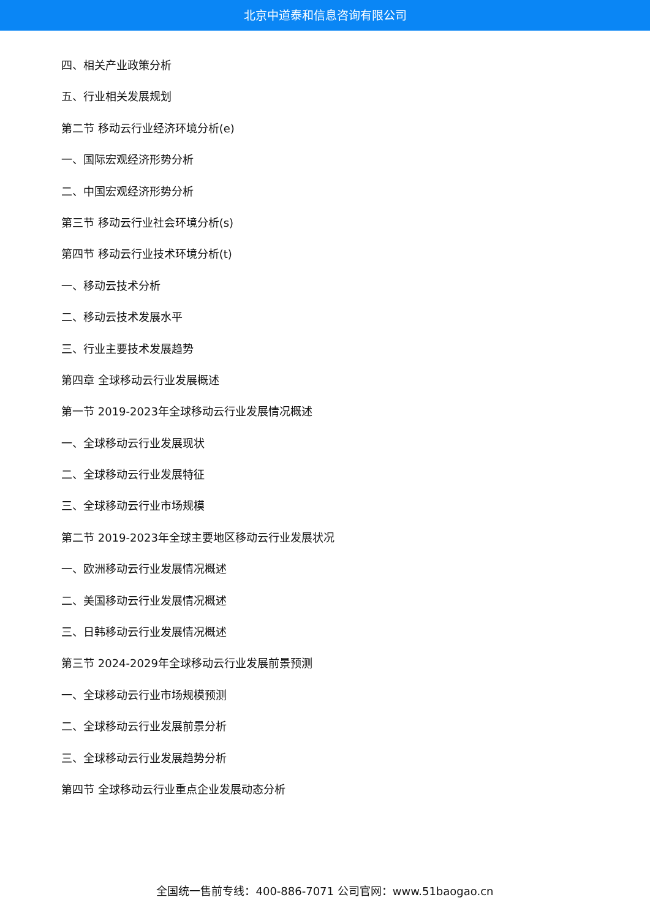北京中道泰和信息咨询有限公司
四、相关产业政策分析
五、行业相关发展规划
第二节 移动云行业经济环境分析(e)
一、国际宏观经济形势分析
二、中国宏观经济形势分析
第三节 移动云行业社会环境分析(s)
第四节 移动云行业技术环境分析(t)
一、移动云技术分析
二、移动云技术发展水平
三、行业主要技术发展趋势
第四章 全球移动云行业发展概述
第一节 2019-2023年全球移动云行业发展情况概述
一、全球移动云行业发展现状
二、全球移动云行业发展特征
三、全球移动云行业市场规模
第二节 2019-2023年全球主要地区移动云行业发展状况
一、欧洲移动云行业发展情况概述
二、美国移动云行业发展情况概述
三、日韩移动云行业发展情况概述
第三节 2024-2029年全球移动云行业发展前景预测
一、全球移动云行业市场规模预测
二、全球移动云行业发展前景分析
三、全球移动云行业发展趋势分析
第四节 全球移动云行业重点企业发展动态分析
全国统一售前专线：400-886-7071 公司官网：www.51baogao.cn